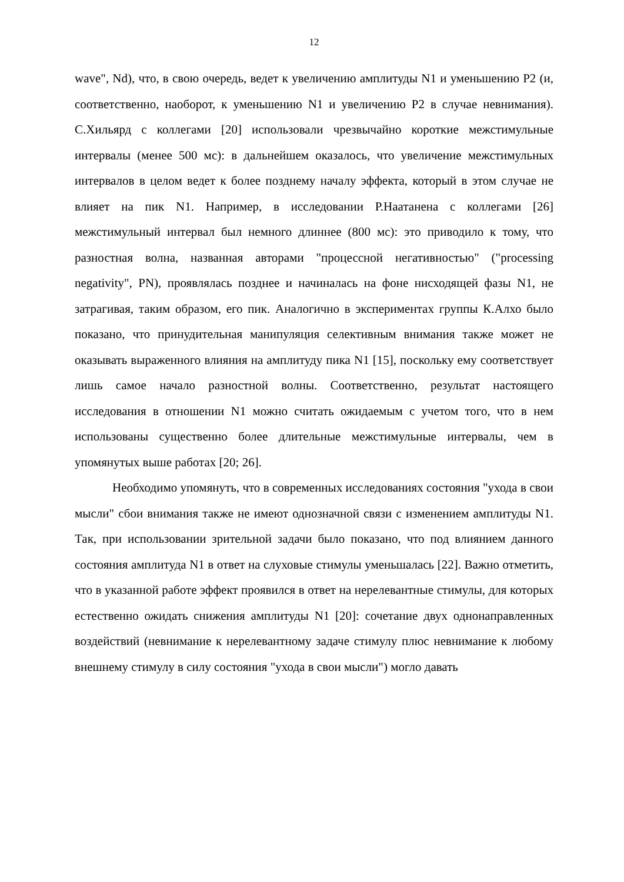12
wave", Nd), что, в свою очередь, ведет к увеличению амплитуды N1 и уменьшению P2 (и, соответственно, наоборот, к уменьшению N1 и увеличению P2 в случае невнимания). С.Хильярд с коллегами [20] использовали чрезвычайно короткие межстимульные интервалы (менее 500 мс): в дальнейшем оказалось, что увеличение межстимульных интервалов в целом ведет к более позднему началу эффекта, который в этом случае не влияет на пик N1. Например, в исследовании Р.Наатанена с коллегами [26] межстимульный интервал был немного длиннее (800 мс): это приводило к тому, что разностная волна, названная авторами "процессной негативностью" ("processing negativity", PN), проявлялась позднее и начиналась на фоне нисходящей фазы N1, не затрагивая, таким образом, его пик. Аналогично в экспериментах группы К.Алхо было показано, что принудительная манипуляция селективным внимания также может не оказывать выраженного влияния на амплитуду пика N1 [15], поскольку ему соответствует лишь самое начало разностной волны. Соответственно, результат настоящего исследования в отношении N1 можно считать ожидаемым с учетом того, что в нем использованы существенно более длительные межстимульные интервалы, чем в упомянутых выше работах [20; 26].
Необходимо упомянуть, что в современных исследованиях состояния "ухода в свои мысли" сбои внимания также не имеют однозначной связи с изменением амплитуды N1. Так, при использовании зрительной задачи было показано, что под влиянием данного состояния амплитуда N1 в ответ на слуховые стимулы уменьшалась [22]. Важно отметить, что в указанной работе эффект проявился в ответ на нерелевантные стимулы, для которых естественно ожидать снижения амплитуды N1 [20]: сочетание двух однонаправленных воздействий (невнимание к нерелевантному задаче стимулу плюс невнимание к любому внешнему стимулу в силу состояния "ухода в свои мысли") могло давать